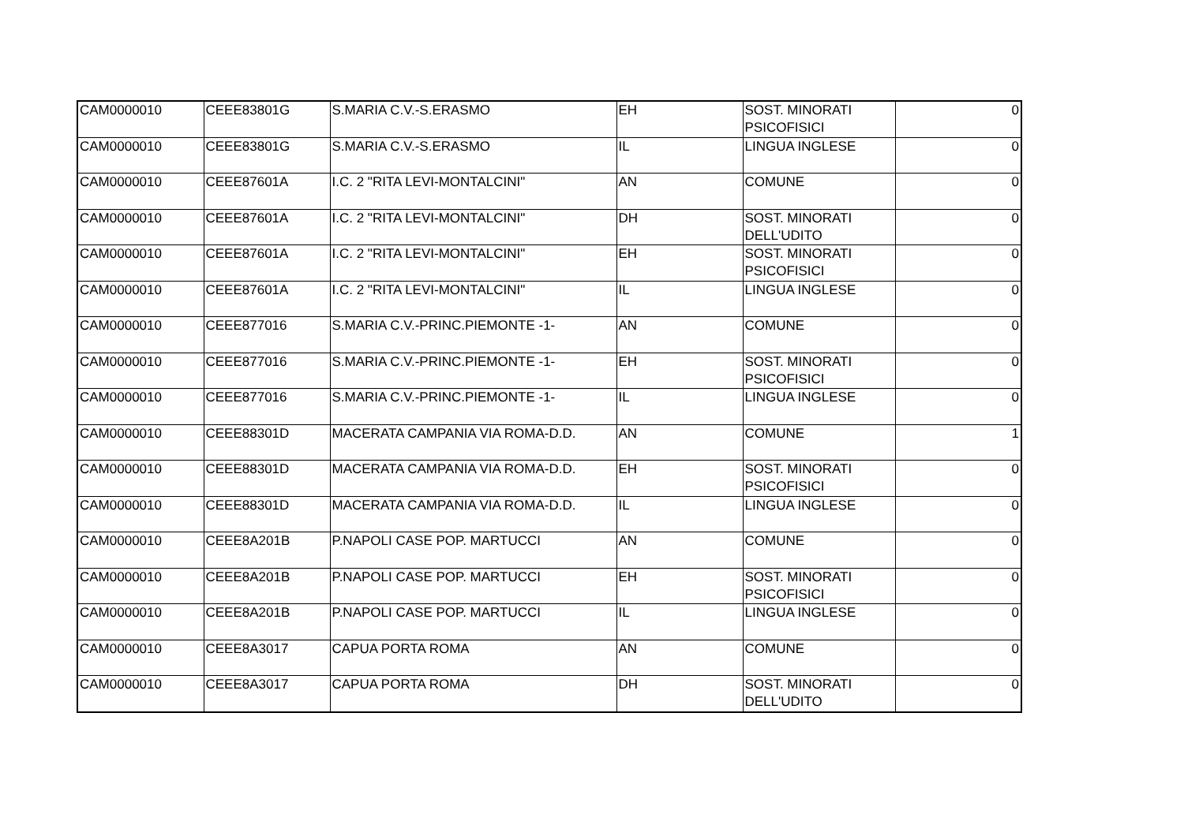| CAM0000010 | CEEE83801G | S.MARIA C.V.-S.ERASMO | EH | SOST. MINORATI PSICOFISICI | 0 |
| CAM0000010 | CEEE83801G | S.MARIA C.V.-S.ERASMO | IL | LINGUA INGLESE | 0 |
| CAM0000010 | CEEE87601A | I.C. 2 "RITA LEVI-MONTALCINI" | AN | COMUNE | 0 |
| CAM0000010 | CEEE87601A | I.C. 2 "RITA LEVI-MONTALCINI" | DH | SOST. MINORATI DELL'UDITO | 0 |
| CAM0000010 | CEEE87601A | I.C. 2 "RITA LEVI-MONTALCINI" | EH | SOST. MINORATI PSICOFISICI | 0 |
| CAM0000010 | CEEE87601A | I.C. 2 "RITA LEVI-MONTALCINI" | IL | LINGUA INGLESE | 0 |
| CAM0000010 | CEEE877016 | S.MARIA C.V.-PRINC.PIEMONTE -1- | AN | COMUNE | 0 |
| CAM0000010 | CEEE877016 | S.MARIA C.V.-PRINC.PIEMONTE -1- | EH | SOST. MINORATI PSICOFISICI | 0 |
| CAM0000010 | CEEE877016 | S.MARIA C.V.-PRINC.PIEMONTE -1- | IL | LINGUA INGLESE | 0 |
| CAM0000010 | CEEE88301D | MACERATA CAMPANIA VIA ROMA-D.D. | AN | COMUNE | 1 |
| CAM0000010 | CEEE88301D | MACERATA CAMPANIA VIA ROMA-D.D. | EH | SOST. MINORATI PSICOFISICI | 0 |
| CAM0000010 | CEEE88301D | MACERATA CAMPANIA VIA ROMA-D.D. | IL | LINGUA INGLESE | 0 |
| CAM0000010 | CEEE8A201B | P.NAPOLI CASE POP. MARTUCCI | AN | COMUNE | 0 |
| CAM0000010 | CEEE8A201B | P.NAPOLI CASE POP. MARTUCCI | EH | SOST. MINORATI PSICOFISICI | 0 |
| CAM0000010 | CEEE8A201B | P.NAPOLI CASE POP. MARTUCCI | IL | LINGUA INGLESE | 0 |
| CAM0000010 | CEEE8A3017 | CAPUA PORTA ROMA | AN | COMUNE | 0 |
| CAM0000010 | CEEE8A3017 | CAPUA PORTA ROMA | DH | SOST. MINORATI DELL'UDITO | 0 |